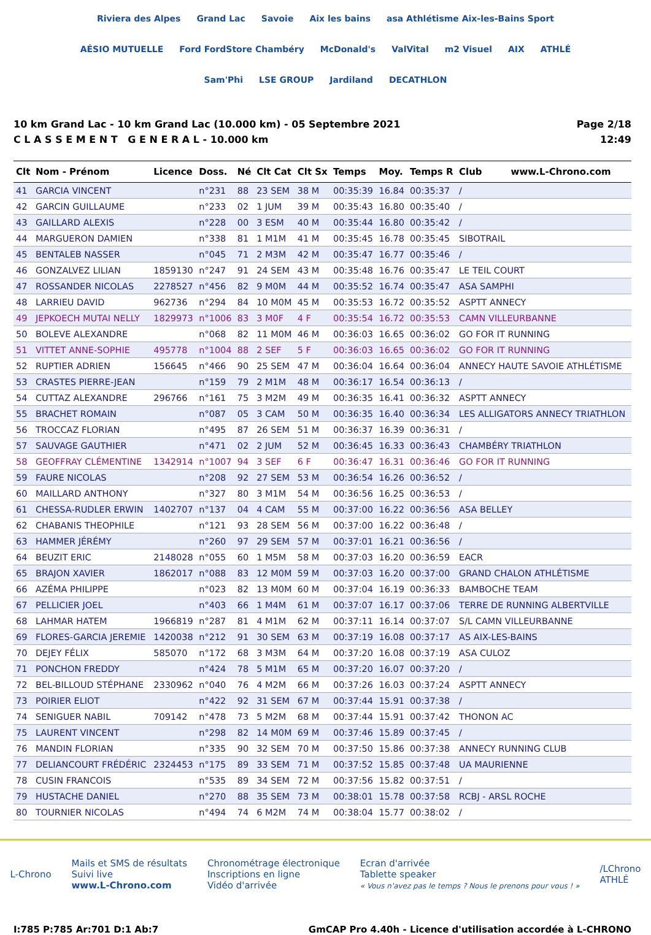Riviera des Alpes Grand Lac Savoie Aix les bains asa Athlétisme Aix-les-Bains Sport AÉSIO MUTUELLE Ford FordStore Chambéry McDonald's ValVital m2 Visuel AIX ATHLÉ Sam'Phi LSE GROUP Jardiland DECATHLON
10 km Grand Lac - 10 km Grand Lac (10.000 km) - 05 Septembre 2021
C L A S S E M E N T G E N E R A L - 10.000 km
Page 2/18
12:49
| Clt | Nom - Prénom | Licence | Doss. | Né | Clt Cat | Clt Sx | Temps | Moy. | Temps R | Club www.L-Chrono.com |
| --- | --- | --- | --- | --- | --- | --- | --- | --- | --- | --- |
| 41 | GARCIA VINCENT | | n°231 | 88 | 23 SEM | 38 M | 00:35:39 | 16.84 | 00:35:37 | / |
| 42 | GARCIN GUILLAUME | | n°233 | 02 | 1 JUM | 39 M | 00:35:43 | 16.80 | 00:35:40 | / |
| 43 | GAILLARD ALEXIS | | n°228 | 00 | 3 ESM | 40 M | 00:35:44 | 16.80 | 00:35:42 | / |
| 44 | MARGUERON DAMIEN | | n°338 | 81 | 1 M1M | 41 M | 00:35:45 | 16.78 | 00:35:45 | SIBOTRAIL |
| 45 | BENTALEB NASSER | | n°045 | 71 | 2 M3M | 42 M | 00:35:47 | 16.77 | 00:35:46 | / |
| 46 | GONZALVEZ LILIAN | 1859130 | n°247 | 91 | 24 SEM | 43 M | 00:35:48 | 16.76 | 00:35:47 | LE TEIL COURT |
| 47 | ROSSANDER NICOLAS | 2278527 | n°456 | 82 | 9 M0M | 44 M | 00:35:52 | 16.74 | 00:35:47 | ASA SAMPHI |
| 48 | LARRIEU DAVID | 962736 | n°294 | 84 | 10 M0M | 45 M | 00:35:53 | 16.72 | 00:35:52 | ASPTT ANNECY |
| 49 | JEPKOECH MUTAI NELLY | 1829973 | n°1006 | 83 | 3 M0F | 4 F | 00:35:54 | 16.72 | 00:35:53 | CAMN VILLEURBANNE |
| 50 | BOLEVE ALEXANDRE | | n°068 | 82 | 11 M0M | 46 M | 00:36:03 | 16.65 | 00:36:02 | GO FOR IT RUNNING |
| 51 | VITTET ANNE-SOPHIE | 495778 | n°1004 | 88 | 2 SEF | 5 F | 00:36:03 | 16.65 | 00:36:02 | GO FOR IT RUNNING |
| 52 | RUPTIER ADRIEN | 156645 | n°466 | 90 | 25 SEM | 47 M | 00:36:04 | 16.64 | 00:36:04 | ANNECY HAUTE SAVOIE ATHLÉTISME |
| 53 | CRASTES PIERRE-JEAN | | n°159 | 79 | 2 M1M | 48 M | 00:36:17 | 16.54 | 00:36:13 | / |
| 54 | CUTTAZ ALEXANDRE | 296766 | n°161 | 75 | 3 M2M | 49 M | 00:36:35 | 16.41 | 00:36:32 | ASPTT ANNECY |
| 55 | BRACHET ROMAIN | | n°087 | 05 | 3 CAM | 50 M | 00:36:35 | 16.40 | 00:36:34 | LES ALLIGATORS ANNECY TRIATHLON |
| 56 | TROCCAZ FLORIAN | | n°495 | 87 | 26 SEM | 51 M | 00:36:37 | 16.39 | 00:36:31 | / |
| 57 | SAUVAGE GAUTHIER | | n°471 | 02 | 2 JUM | 52 M | 00:36:45 | 16.33 | 00:36:43 | CHAMBÉRY TRIATHLON |
| 58 | GEOFFRAY CLÉMENTINE | 1342914 | n°1007 | 94 | 3 SEF | 6 F | 00:36:47 | 16.31 | 00:36:46 | GO FOR IT RUNNING |
| 59 | FAURE NICOLAS | | n°208 | 92 | 27 SEM | 53 M | 00:36:54 | 16.26 | 00:36:52 | / |
| 60 | MAILLARD ANTHONY | | n°327 | 80 | 3 M1M | 54 M | 00:36:56 | 16.25 | 00:36:53 | / |
| 61 | CHESSA-RUDLER ERWIN | 1402707 | n°137 | 04 | 4 CAM | 55 M | 00:37:00 | 16.22 | 00:36:56 | ASA BELLEY |
| 62 | CHABANIS THEOPHILE | | n°121 | 93 | 28 SEM | 56 M | 00:37:00 | 16.22 | 00:36:48 | / |
| 63 | HAMMER JÉRÉMY | | n°260 | 97 | 29 SEM | 57 M | 00:37:01 | 16.21 | 00:36:56 | / |
| 64 | BEUZIT ERIC | 2148028 | n°055 | 60 | 1 M5M | 58 M | 00:37:03 | 16.20 | 00:36:59 | EACR |
| 65 | BRAJON XAVIER | 1862017 | n°088 | 83 | 12 M0M | 59 M | 00:37:03 | 16.20 | 00:37:00 | GRAND CHALON ATHLÉTISME |
| 66 | AZÉMA PHILIPPE | | n°023 | 82 | 13 M0M | 60 M | 00:37:04 | 16.19 | 00:36:33 | BAMBOCHE TEAM |
| 67 | PELLICIER JOEL | | n°403 | 66 | 1 M4M | 61 M | 00:37:07 | 16.17 | 00:37:06 | TERRE DE RUNNING ALBERTVILLE |
| 68 | LAHMAR HATEM | 1966819 | n°287 | 81 | 4 M1M | 62 M | 00:37:11 | 16.14 | 00:37:07 | S/L CAMN VILLEURBANNE |
| 69 | FLORES-GARCIA JEREMIE | 1420038 | n°212 | 91 | 30 SEM | 63 M | 00:37:19 | 16.08 | 00:37:17 | AS AIX-LES-BAINS |
| 70 | DEJEY FÉLIX | 585070 | n°172 | 68 | 3 M3M | 64 M | 00:37:20 | 16.08 | 00:37:19 | ASA CULOZ |
| 71 | PONCHON FREDDY | | n°424 | 78 | 5 M1M | 65 M | 00:37:20 | 16.07 | 00:37:20 | / |
| 72 | BEL-BILLOUD STÉPHANE | 2330962 | n°040 | 76 | 4 M2M | 66 M | 00:37:26 | 16.03 | 00:37:24 | ASPTT ANNECY |
| 73 | POIRIER ELIOT | | n°422 | 92 | 31 SEM | 67 M | 00:37:44 | 15.91 | 00:37:38 | / |
| 74 | SENIGUER NABIL | 709142 | n°478 | 73 | 5 M2M | 68 M | 00:37:44 | 15.91 | 00:37:42 | THONON AC |
| 75 | LAURENT VINCENT | | n°298 | 82 | 14 M0M | 69 M | 00:37:46 | 15.89 | 00:37:45 | / |
| 76 | MANDIN FLORIAN | | n°335 | 90 | 32 SEM | 70 M | 00:37:50 | 15.86 | 00:37:38 | ANNECY RUNNING CLUB |
| 77 | DELIANCOURT FRÉDÉRIC | 2324453 | n°175 | 89 | 33 SEM | 71 M | 00:37:52 | 15.85 | 00:37:48 | UA MAURIENNE |
| 78 | CUSIN FRANCOIS | | n°535 | 89 | 34 SEM | 72 M | 00:37:56 | 15.82 | 00:37:51 | / |
| 79 | HUSTACHE DANIEL | | n°270 | 88 | 35 SEM | 73 M | 00:38:01 | 15.78 | 00:37:58 | RCBJ - ARSL ROCHE |
| 80 | TOURNIER NICOLAS | | n°494 | 74 | 6 M2M | 74 M | 00:38:04 | 15.77 | 00:38:02 | / |
L-Chrono
Mails et SMS de résultats
Suivi live
www.L-Chrono.com
Chronométrage électronique
Inscriptions en ligne
Vidéo d'arrivée
Ecran d'arrivée
Tablette speaker
« Vous n'avez pas le temps ? Nous le prenons pour vous ! »
/LChrono
ATHLÉ
I:785 P:785 Ar:701 D:1 Ab:7 GmCAP Pro 4.40h - Licence d'utilisation accordée à L-CHRONO